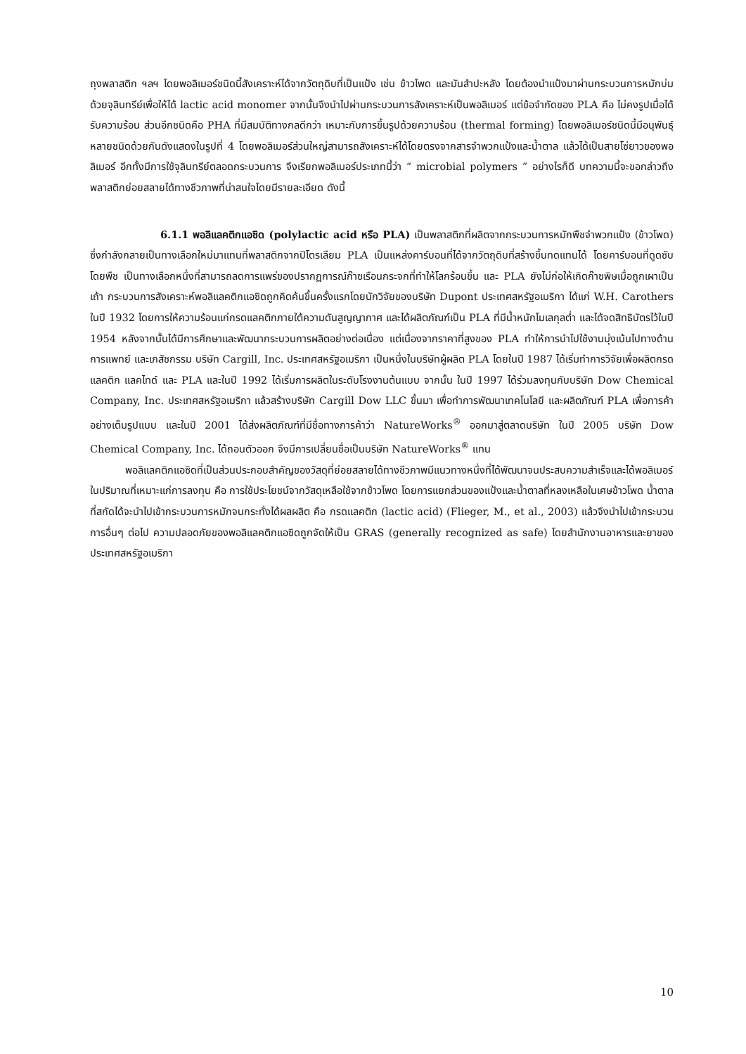ถุงพลาสติก ฯลฯ โดยพอลิเมอร์ชนิดนี้สังเคราะห์ได้จากวัตถุดิบที่เป็นแป้ง เช่น ข้าวโพด และมันสำปะหลัง โดยต้องนำแป้งมาผ่านกระบวนการหมักบ่มด้วยจุลินทรีย์เพื่อให้ได้ lactic acid monomer จากนั้นจึงนำไปผ่านกระบวนการสังเคราะห์เป็นพอลิเมอร์ แต่ข้อจำกัดของ PLA คือ ไม่คงรูปเมื่อได้รับความร้อน ส่วนอีกชนิดคือ PHA ที่มีสมบัติทางกลดีกว่า เหมาะกับการขึ้นรูปด้วยความร้อน (thermal forming) โดยพอลิเมอร์ชนิดนี้มีอนุพันธุ์หลายชนิดด้วยกันดังแสดงในรูปที่ 4 โดยพอลิเมอร์ส่วนใหญ่สามารถสังเคราะห์ได้โดยตรงจากสารจำพวกแป้งและน้ำตาล แล้วได้เป็นสายโซ่ยาวของพอลิเมอร์ อีกทั้งมีการใช้จุลินทรีย์ตลอดกระบวนการ จึงเรียกพอลิเมอร์ประเภทนี้ว่า “ microbial polymers ” อย่างไรก็ดี บทความนี้จะขอกล่าวถึงพลาสติกย่อยสลายได้ทางชีวภาพที่น่าสนใจโดยมีรายละเอียด ดังนี้
6.1.1 พอลิแลคติกแอซิด (polylactic acid หรือ PLA) เป็นพลาสติกที่ผลิตจากกระบวนการหมักพืชจำพวกแป้ง (ข้าวโพด) ซึ่งกำลังกลายเป็นทางเลือกใหม่มาแทนที่พลาสติกจากปิโตรเลียม PLA เป็นแหล่งคาร์บอนที่ได้จากวัตถุดิบที่สร้างขึ้นทดแทนได้ โดยคาร์บอนที่ดูดซับโดยพืช เป็นทางเลือกหนึ่งที่สามารถลดการแพร่ของปรากฏการณ์ก๊าซเรือนกระจกที่ทำให้โลกร้อนขึ้น และ PLA ยังไม่ก่อให้เกิดก๊าซพิษเมื่อถูกเผาเป็นเถ้า กระบวนการสังเคราะห์พอลิแลคติกแอซิดถูกคิดค้นขึ้นครั้งแรกโดยนักวิจัยของบริษัท Dupont ประเทศสหรัฐอเมริกา ได้แก่ W.H. Carothers ในปี 1932 โดยการให้ความร้อนแก่กรดแลคติกภายใต้ความดันสูญญากาศ และได้ผลิตภัณฑ์เป็น PLA ที่มีน้ำหนักโมเลกุลต่ำ และได้จดสิทธิบัตรไว้ในปี 1954 หลังจากนั้นได้มีการศึกษาและพัฒนากระบวนการผลิตอย่างต่อเนื่อง แต่เนื่องจากราคาที่สูงของ PLA ทำให้การนำไปใช้งานมุ่งเน้นไปทางด้านการแพทย์ และเภสัชกรรม บริษัท Cargill, Inc. ประเทศสหรัฐอเมริกา เป็นหนึ่งในบริษัทผู้ผลิต PLA โดยในปี 1987 ได้เริ่มทำการวิจัยเพื่อผลิตกรดแลคติก แลคไทด์ และ PLA และในปี 1992 ได้เริ่มการผลิตในระดับโรงงานต้นแบบ จากนั้น ในปี 1997 ได้ร่วมลงทุนกับบริษัท Dow Chemical Company, Inc. ประเทศสหรัฐอเมริกา แล้วสร้างบริษัท Cargill Dow LLC ขึ้นมา เพื่อทำการพัฒนาเทคโนโลยี และผลิตภัณฑ์ PLA เพื่อการค้าอย่างเต็มรูปแบบ และในปี 2001 ได้ส่งผลิตภัณฑ์ที่มีชื่อทางการค้าว่า NatureWorks<sup>®</sup> ออกมาสู่ตลาดบริษัท ในปี 2005 บริษัท Dow Chemical Company, Inc. ได้ถอนตัวออก จึงมีการเปลี่ยนชื่อเป็นบริษัท NatureWorks<sup>®</sup> แทน
พอลิแลคติกแอซิดที่เป็นส่วนประกอบสำคัญของวัสดุที่ย่อยสลายได้ทางชีวภาพมีแนวทางหนึ่งที่ได้พัฒนาจนประสบความสำเร็จและได้พอลิเมอร์ในปริมาณที่เหมาะแก่การลงทุน คือ การใช้ประโยชน์จากวัสดุเหลือใช้จากข้าวโพด โดยการแยกส่วนของแป้งและน้ำตาลที่หลงเหลือในเศษข้าวโพด น้ำตาลที่สกัดได้จะนำไปเข้ากระบวนการหมักจนกระทั่งได้ผลผลิต คือ กรดแลคติก (lactic acid) (Flieger, M., et al., 2003) แล้วจึงนำไปเข้ากระบวนการอื่นๆ ต่อไป ความปลอดภัยของพอลิแลคติกแอซิดถูกจัดให้เป็น GRAS (generally recognized as safe) โดยสำนักงานอาหารและยาของประเทศสหรัฐอเมริกา
10